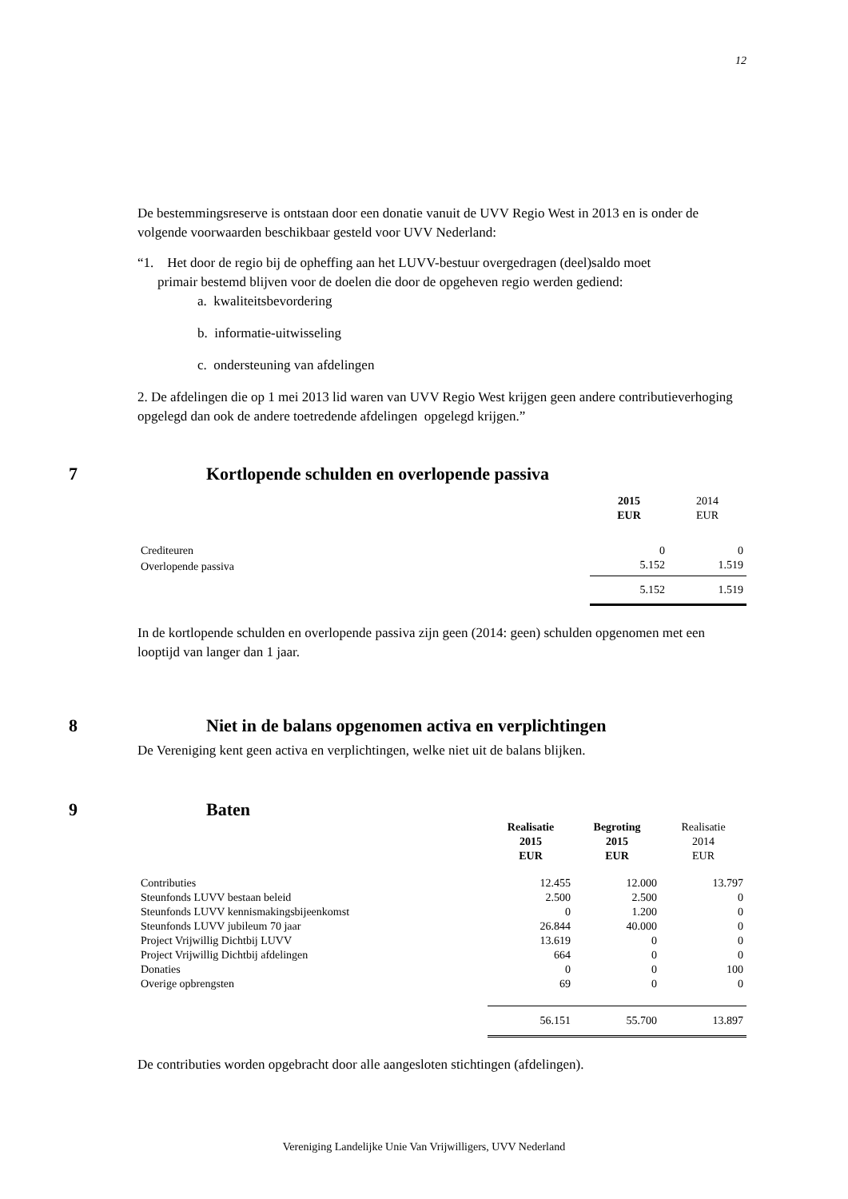12
De bestemmingsreserve is ontstaan door een donatie vanuit de UVV Regio West in 2013 en is onder de volgende voorwaarden beschikbaar gesteld voor UVV Nederland:
“1. Het door de regio bij de opheffing aan het LUVV-bestuur overgedragen (deel)saldo moet
primair bestemd blijven voor de doelen die door de opgeheven regio werden gediend:
a. kwaliteitsbevordering
b. informatie-uitwisseling
c. ondersteuning van afdelingen
2. De afdelingen die op 1 mei 2013 lid waren van UVV Regio West krijgen geen andere contributieverhoging opgelegd dan ook de andere toetredende afdelingen opgelegd krijgen.”
7 Kortlopende schulden en overlopende passiva
| | 2015 EUR | 2014 EUR |
| Crediteuren | 0 | 0 |
| Overlopende passiva | 5.152 | 1.519 |
| | 5.152 | 1.519 |
In de kortlopende schulden en overlopende passiva zijn geen (2014: geen) schulden opgenomen met een looptijd van langer dan 1 jaar.
8 Niet in de balans opgenomen activa en verplichtingen
De Vereniging kent geen activa en verplichtingen, welke niet uit de balans blijken.
9 Baten
| | Realisatie 2015 EUR | Begroting 2015 EUR | Realisatie 2014 EUR |
| Contributies | 12.455 | 12.000 | 13.797 |
| Steunfonds LUVV bestaan beleid | 2.500 | 2.500 | 0 |
| Steunfonds LUVV kennismakingsbijeenkomst | 0 | 1.200 | 0 |
| Steunfonds LUVV jubileum 70 jaar | 26.844 | 40.000 | 0 |
| Project Vrijwillig Dichtbij LUVV | 13.619 | 0 | 0 |
| Project Vrijwillig Dichtbij afdelingen | 664 | 0 | 0 |
| Donaties | 0 | 0 | 100 |
| Overige opbrengsten | 69 | 0 | 0 |
| | 56.151 | 55.700 | 13.897 |
De contributies worden opgebracht door alle aangesloten stichtingen (afdelingen).
Vereniging Landelijke Unie Van Vrijwilligers, UVV Nederland